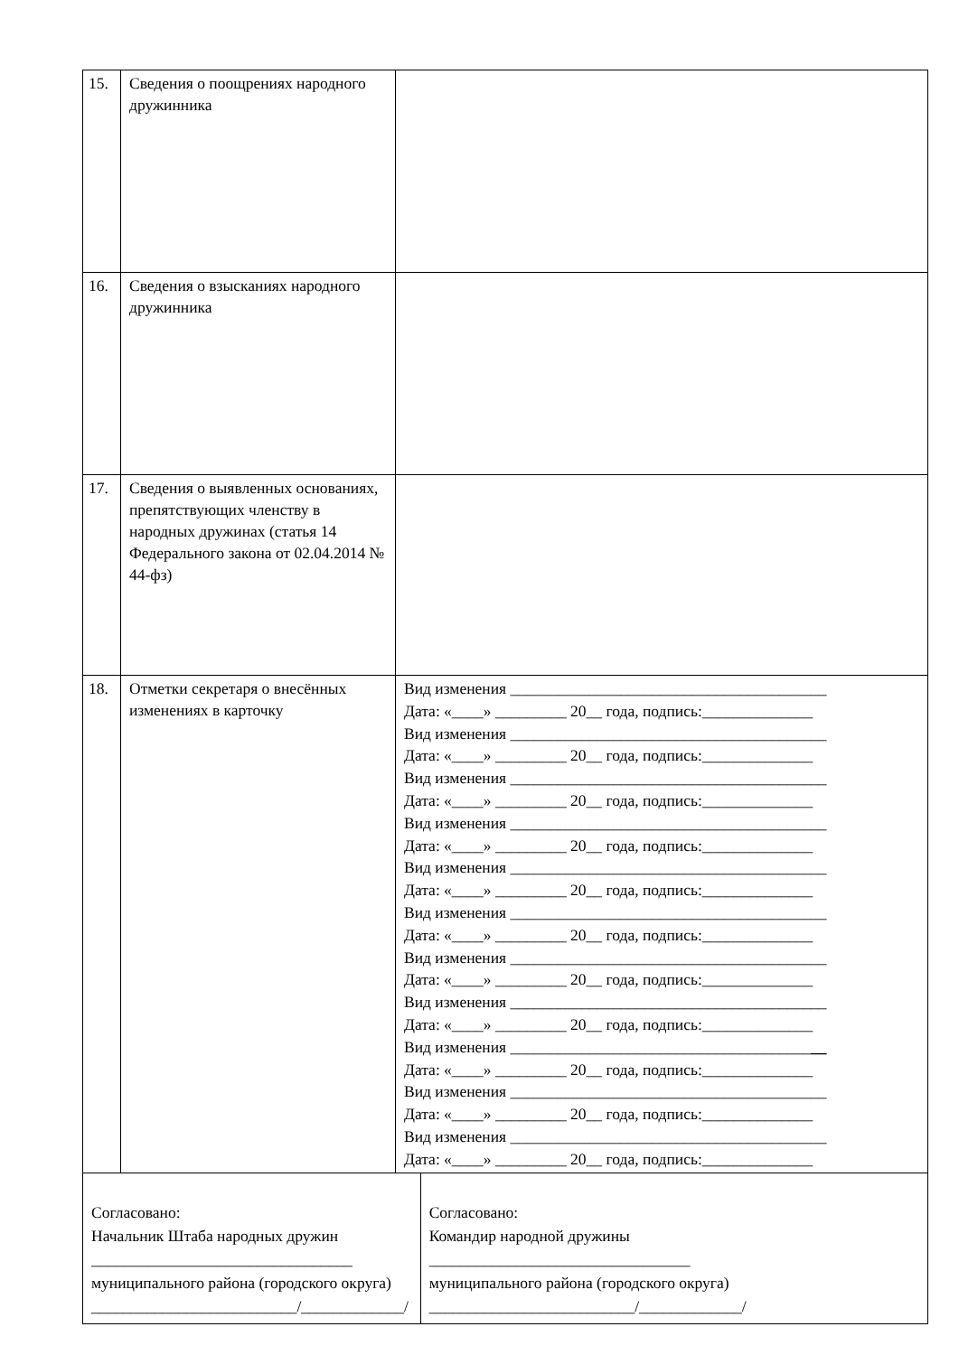| 15. | Сведения о поощрениях народного дружинника | | |
| 16. | Сведения о взысканиях народного дружинника | | |
| 17. | Сведения о выявленных основаниях, препятствующих членству в народных дружинах (статья 14 Федерального закона от 02.04.2014 № 44-фз) | | |
| 18. | Отметки секретаря о внесённых изменениях в карточку | Вид изменения ________________________________________ Дата: «____» _________ 20__ года, подпись:______________ Вид изменения ________________________________________ Дата: «____» _________ 20__ года, подпись:______________ Вид изменения ________________________________________ Дата: «____» _________ 20__ года, подпись:______________ Вид изменения ________________________________________ Дата: «____» _________ 20__ года, подпись:______________ Вид изменения ________________________________________ Дата: «____» _________ 20__ года, подпись:______________ Вид изменения ________________________________________ Дата: «____» _________ 20__ года, подпись:______________ Вид изменения ________________________________________ Дата: «____» _________ 20__ года, подпись:______________ Вид изменения ________________________________________ Дата: «____» _________ 20__ года, подпись:______________ Вид изменения ______________________________________ __ Дата: «____» _________ 20__ года, подпись:______________ Вид изменения ________________________________________ Дата: «____» _________ 20__ года, подпись:______________ Вид изменения ________________________________________ Дата: «____» _________ 20__ года, подпись:______________ | |
| Согласовано: Начальник Штаба народных дружин _________________________________ муниципального района (городского округа) __________________________/_____________/ | | | Согласовано: Командир народной дружины _________________________________ муниципального района (городского округа) __________________________/_____________/ |